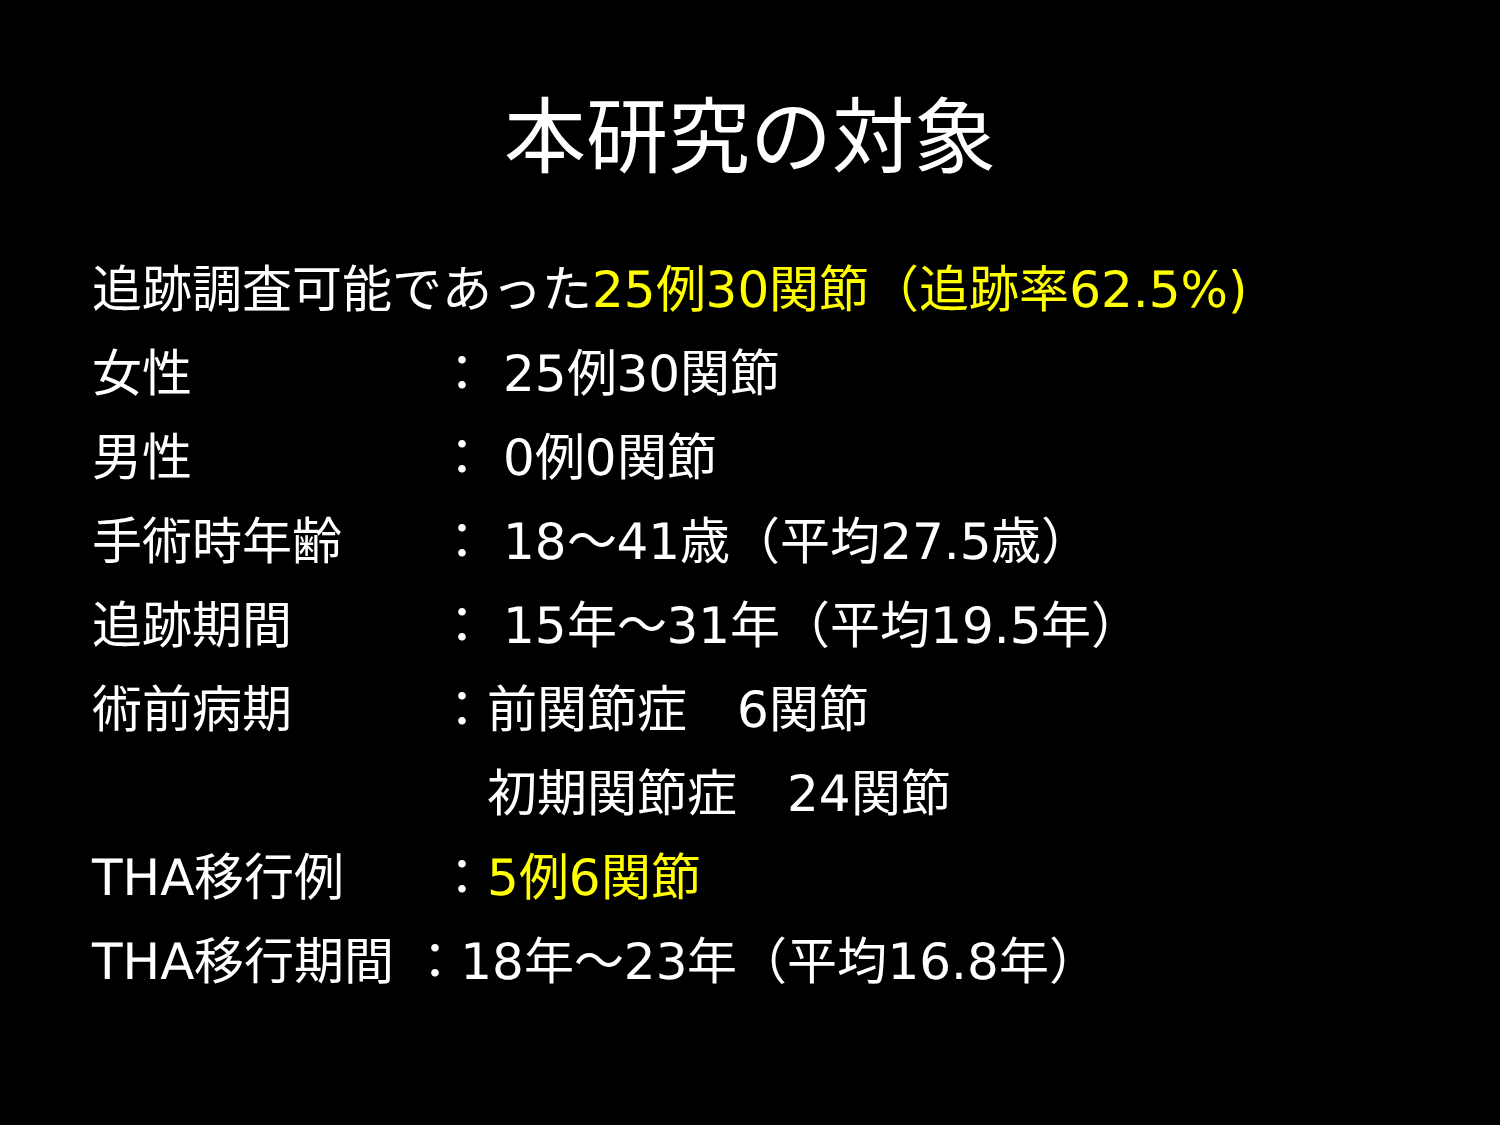本研究の対象
追跡調査可能であった25例30関節（追跡率62.5%)
女性 ： 25例30関節
男性 ： 0例0関節
手術時年齢 ： 18～41歳（平均27.5歳）
追跡期間 ： 15年～31年（平均19.5年）
術前病期 ：前関節症　6関節
　初期関節症　24関節
THA移行例 ：5例6関節
THA移行期間 ：18年～23年（平均16.8年）